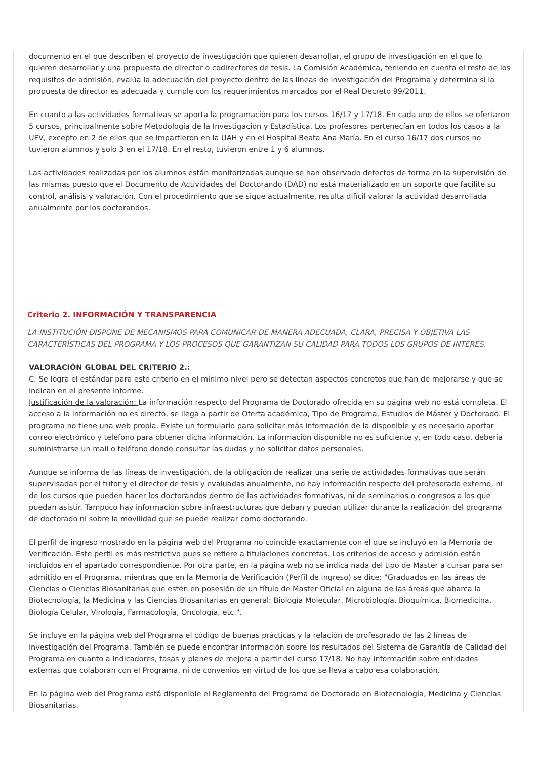documento en el que describen el proyecto de investigación que quieren desarrollar, el grupo de investigación en el que lo quieren desarrollar y una propuesta de director o codirectores de tesis. La Comisión Académica, teniendo en cuenta el resto de los requisitos de admisión, evalúa la adecuación del proyecto dentro de las líneas de investigación del Programa y determina si la propuesta de director es adecuada y cumple con los requerimientos marcados por el Real Decreto 99/2011.
En cuanto a las actividades formativas se aporta la programación para los cursos 16/17 y 17/18. En cada uno de ellos se ofertaron 5 cursos, principalmente sobre Metodología de la Investigación y Estadística. Los profesores pertenecían en todos los casos a la UFV, excepto en 2 de ellos que se impartieron en la UAH y en el Hospital Beata Ana María. En el curso 16/17 dos cursos no tuvieron alumnos y solo 3 en el 17/18. En el resto, tuvieron entre 1 y 6 alumnos.
Las actividades realizadas por los alumnos están monitorizadas aunque se han observado defectos de forma en la supervisión de las mismas puesto que el Documento de Actividades del Doctorando (DAD) no está materializado en un soporte que facilite su control, análisis y valoración. Con el procedimiento que se sigue actualmente, resulta difícil valorar la actividad desarrollada anualmente por los doctorandos.
Criterio 2. INFORMACIÓN Y TRANSPARENCIA
LA INSTITUCIÓN DISPONE DE MECANISMOS PARA COMUNICAR DE MANERA ADECUADA, CLARA, PRECISA Y OBJETIVA LAS CARACTERÍSTICAS DEL PROGRAMA Y LOS PROCESOS QUE GARANTIZAN SU CALIDAD PARA TODOS LOS GRUPOS DE INTERÉS.
VALORACIÓN GLOBAL DEL CRITERIO 2.:
C: Se logra el estándar para este criterio en el mínimo nivel pero se detectan aspectos concretos que han de mejorarse y que se indican en el presente Informe.
Justificación de la valoración: La información respecto del Programa de Doctorado ofrecida en su página web no está completa. El acceso a la información no es directo, se llega a partir de Oferta académica, Tipo de Programa, Estudios de Máster y Doctorado. El programa no tiene una web propia. Existe un formulario para solicitar más información de la disponible y es necesario aportar correo electrónico y teléfono para obtener dicha información. La información disponible no es suficiente y, en todo caso, debería suministrarse un mail o teléfono donde consultar las dudas y no solicitar datos personales.
Aunque se informa de las líneas de investigación, de la obligación de realizar una serie de actividades formativas que serán supervisadas por el tutor y el director de tesis y evaluadas anualmente, no hay información respecto del profesorado externo, ni de los cursos que pueden hacer los doctorandos dentro de las actividades formativas, ni de seminarios o congresos a los que puedan asistir. Tampoco hay información sobre infraestructuras que deban y puedan utilizar durante la realización del programa de doctorado ni sobre la movilidad que se puede realizar como doctorando.
El perfil de ingreso mostrado en la página web del Programa no coincide exactamente con el que se incluyó en la Memoria de Verificación. Este perfil es más restrictivo pues se refiere a titulaciones concretas. Los criterios de acceso y admisión están incluidos en el apartado correspondiente. Por otra parte, en la página web no se indica nada del tipo de Máster a cursar para ser admitido en el Programa, mientras que en la Memoria de Verificación (Perfil de ingreso) se dice: "Graduados en las áreas de Ciencias o Ciencias Biosanitarias que estén en posesión de un título de Master Oficial en alguna de las áreas que abarca la Biotecnología, la Medicina y las Ciencias Biosanitarias en general: Biología Molecular, Microbiología, Bioquímica, Biomedicina, Biología Celular, Virología, Farmacología, Oncología, etc.".
Se incluye en la página web del Programa el código de buenas prácticas y la relación de profesorado de las 2 líneas de investigación del Programa. También se puede encontrar información sobre los resultados del Sistema de Garantía de Calidad del Programa en cuanto a indicadores, tasas y planes de mejora a partir del curso 17/18. No hay información sobre entidades externas que colaboran con el Programa, ni de convenios en virtud de los que se lleva a cabo esa colaboración.
En la página web del Programa está disponible el Reglamento del Programa de Doctorado en Biotecnología, Medicina y Ciencias Biosanitarias.